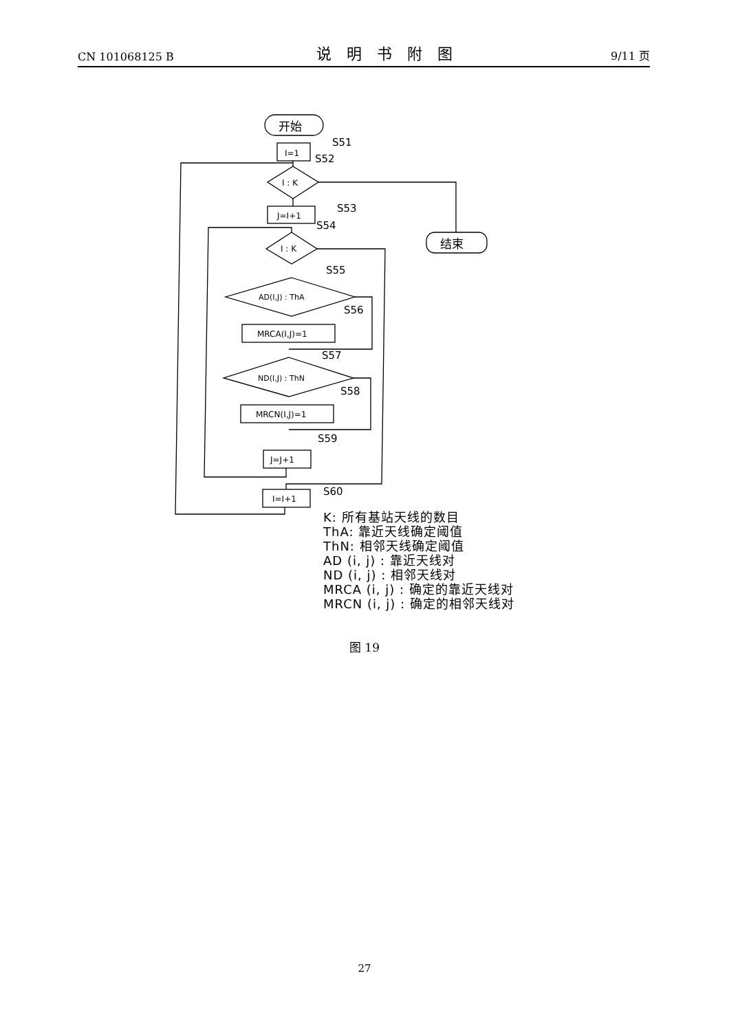CN 101068125 B 说明书附图 9/11 页
开始
I=1
S51
S52
I : K
结束
J=I+1
S53
S54
I : K
S55
AD(I,J) : ThA
S56
MRCA(I,J)=1
S57
ND(I,J) : ThN
S58
MRCN(I,J)=1
S59
J=J+1
I=I+1
S60
K: 所有基站天线的数目
ThA: 靠近天线确定阈值
ThN: 相邻天线确定阈值
AD (i, j) : 靠近天线对
ND (i, j) : 相邻天线对
MRCA (i, j) : 确定的靠近天线对
MRCN (i, j) : 确定的相邻天线对
图 19
27